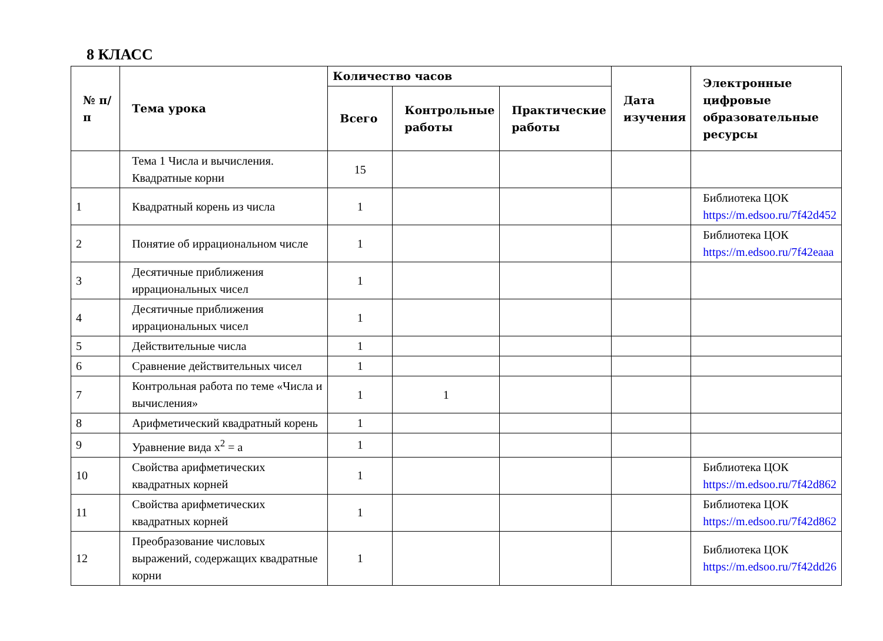8 КЛАСС
| № п/п | Тема урока | Количество часов | | | Дата изучения | Электронные цифровые образовательные ресурсы |
| --- | --- | --- | --- | --- | --- | --- |
| | | Всего | Контрольные работы | Практические работы | | |
| | Тема 1 Числа и вычисления. Квадратные корни | 15 | | | | |
| 1 | Квадратный корень из числа | 1 | | | | Библиотека ЦОК https://m.edsoo.ru/7f42d452 |
| 2 | Понятие об иррациональном числе | 1 | | | | Библиотека ЦОК https://m.edsoo.ru/7f42eaaa |
| 3 | Десятичные приближения иррациональных чисел | 1 | | | | |
| 4 | Десятичные приближения иррациональных чисел | 1 | | | | |
| 5 | Действительные числа | 1 | | | | |
| 6 | Сравнение действительных чисел | 1 | | | | |
| 7 | Контрольная работа по теме «Числа и вычисления» | 1 | 1 | | | |
| 8 | Арифметический квадратный корень | 1 | | | | |
| 9 | Уравнение вида x<sup>2</sup> = a | 1 | | | | |
| 10 | Свойства арифметических квадратных корней | 1 | | | | Библиотека ЦОК https://m.edsoo.ru/7f42d862 |
| 11 | Свойства арифметических квадратных корней | 1 | | | | Библиотека ЦОК https://m.edsoo.ru/7f42d862 |
| 12 | Преобразование числовых выражений, содержащих квадратные корни | 1 | | | | Библиотека ЦОК https://m.edsoo.ru/7f42dd26 |